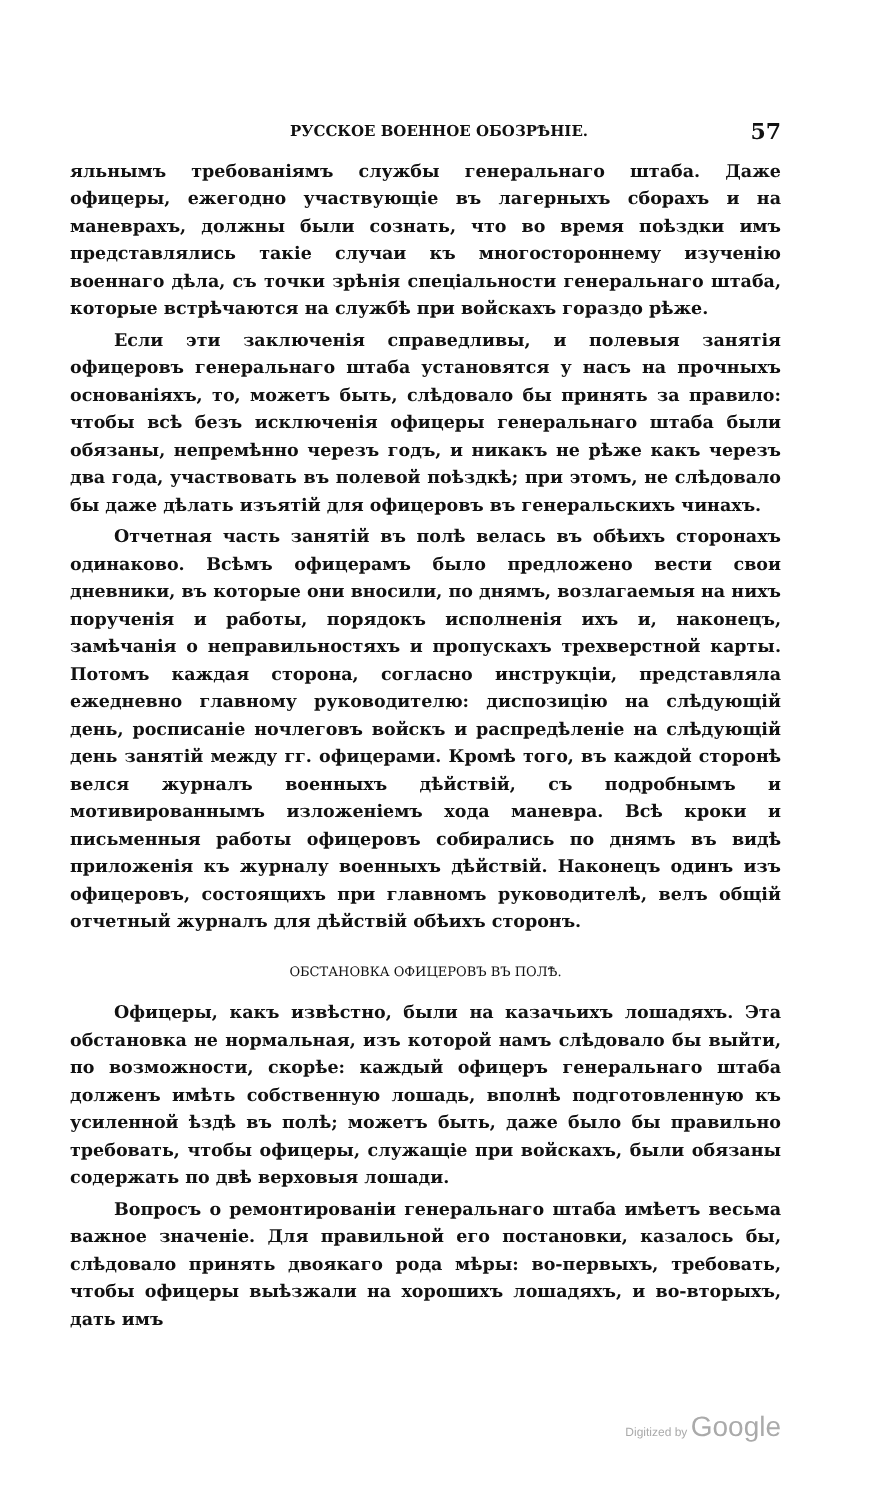РУССКОЕ ВОЕННОЕ ОБОЗРѢНІЕ. 57
яльнымъ требованіямъ службы генеральнаго штаба. Даже офицеры, ежегодно участвующіе въ лагерныхъ сборахъ и на маневрахъ, должны были сознать, что во время поѣздки имъ представлялись такіе случаи къ многостороннему изученію военнаго дѣла, съ точки зрѣнія спеціальности генеральнаго штаба, которые встрѣчаются на службѣ при войскахъ гораздо рѣже.
Если эти заключенія справедливы, и полевыя занятія офицеровъ генеральнаго штаба установятся у насъ на прочныхъ основаніяхъ, то, можетъ быть, слѣдовало бы принять за правило: чтобы всѣ безъ исключенія офицеры генеральнаго штаба были обязаны, непремѣнно черезъ годъ, и никакъ не рѣже какъ черезъ два года, участвовать въ полевой поѣздкѣ; при этомъ, не слѣдовало бы даже дѣлать изъятій для офицеровъ въ генеральскихъ чинахъ.
Отчетная часть занятій въ полѣ велась въ обѣихъ сторонахъ одинаково. Всѣмъ офицерамъ было предложено вести свои дневники, въ которые они вносили, по днямъ, возлагаемыя на нихъ порученія и работы, порядокъ исполненія ихъ и, наконецъ, замѣчанія о неправильностяхъ и пропускахъ трехверстной карты. Потомъ каждая сторона, согласно инструкціи, представляла ежедневно главному руководителю: диспозицію на слѣдующій день, росписаніе ночлеговъ войскъ и распредѣленіе на слѣдующій день занятій между гг. офицерами. Кромѣ того, въ каждой сторонѣ велся журналъ военныхъ дѣйствій, съ подробнымъ и мотивированнымъ изложеніемъ хода маневра. Всѣ кроки и письменныя работы офицеровъ собирались по днямъ въ видѣ приложенія къ журналу военныхъ дѣйствій. Наконецъ одинъ изъ офицеровъ, состоящихъ при главномъ руководителѣ, велъ общій отчетный журналъ для дѣйствій обѣихъ сторонъ.
ОБСТАНОВКА ОФИЦЕРОВЪ ВЪ ПОЛѢ.
Офицеры, какъ извѣстно, были на казачьихъ лошадяхъ. Эта обстановка не нормальная, изъ которой намъ слѣдовало бы выйти, по возможности, скорѣе: каждый офицеръ генеральнаго штаба долженъ имѣть собственную лошадь, вполнѣ подготовленную къ усиленной ѣздѣ въ полѣ; можетъ быть, даже было бы правильно требовать, чтобы офицеры, служащіе при войскахъ, были обязаны содержать по двѣ верховыя лошади.
Вопросъ о ремонтированіи генеральнаго штаба имѣетъ весьма важное значеніе. Для правильной его постановки, казалось бы, слѣдовало принять двоякаго рода мѣры: во-первыхъ, требовать, чтобы офицеры выѣзжали на хорошихъ лошадяхъ, и во-вторыхъ, дать имъ
Digitized by Google